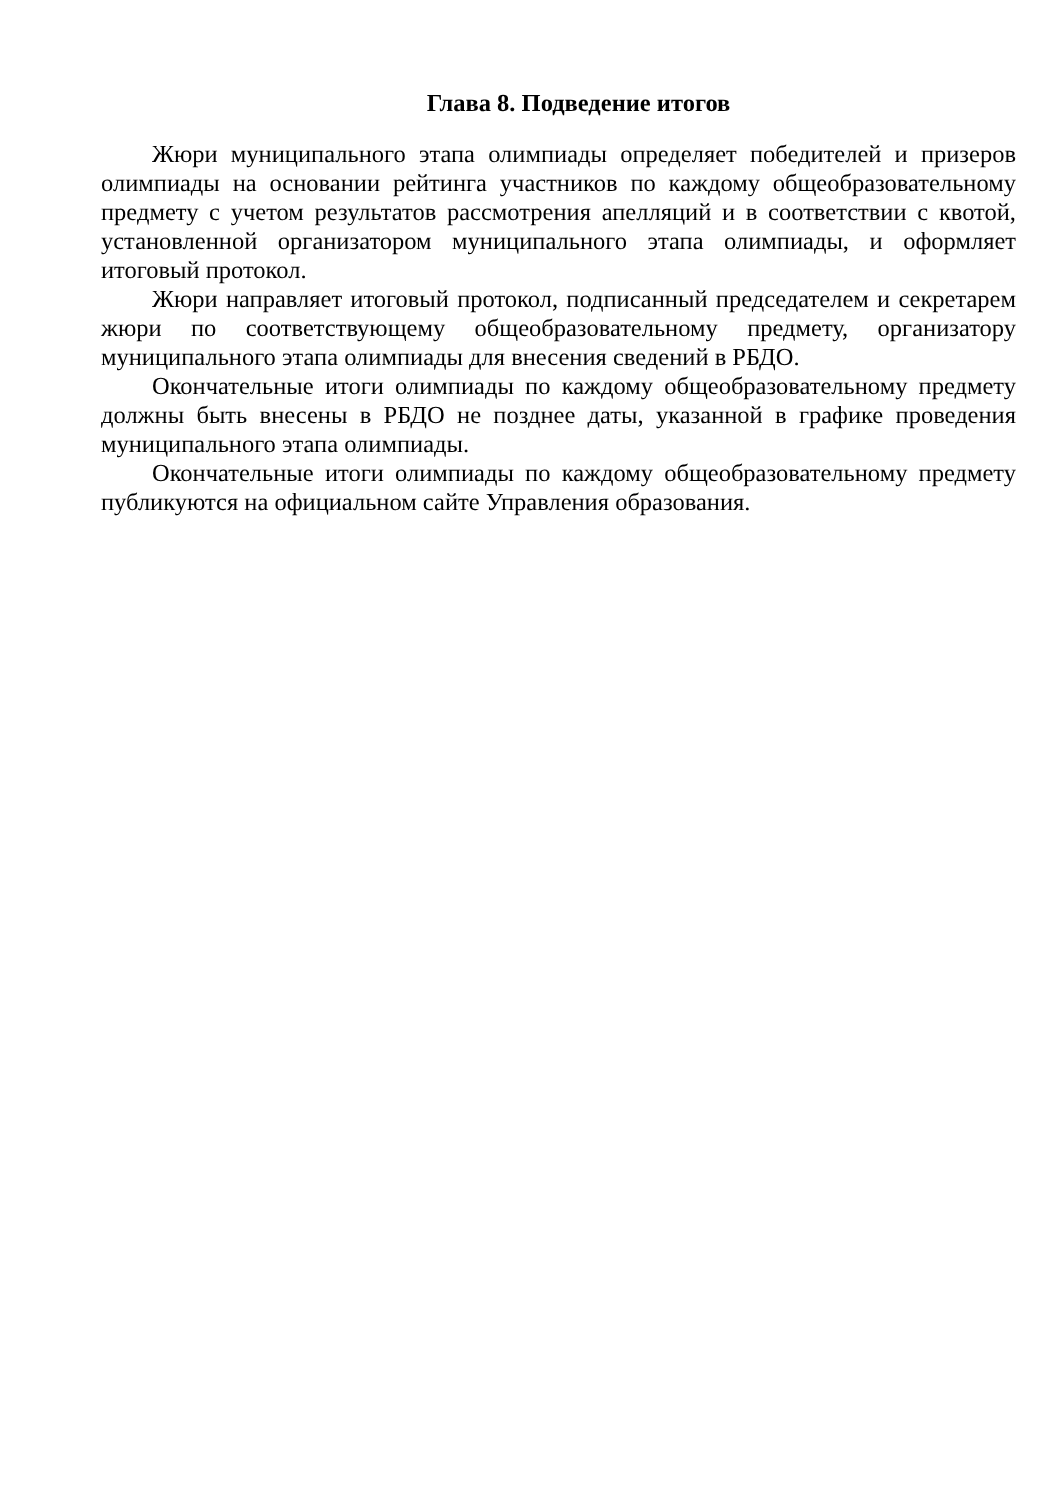Глава 8. Подведение итогов
Жюри муниципального этапа олимпиады определяет победителей и призеров олимпиады на основании рейтинга участников по каждому общеобразовательному предмету с учетом результатов рассмотрения апелляций и в соответствии с квотой, установленной организатором муниципального этапа олимпиады, и оформляет итоговый протокол.
Жюри направляет итоговый протокол, подписанный председателем и секретарем жюри по соответствующему общеобразовательному предмету, организатору муниципального этапа олимпиады для внесения сведений в РБДО.
Окончательные итоги олимпиады по каждому общеобразовательному предмету должны быть внесены в РБДО не позднее даты, указанной в графике проведения муниципального этапа олимпиады.
Окончательные итоги олимпиады по каждому общеобразовательному предмету публикуются на официальном сайте Управления образования.